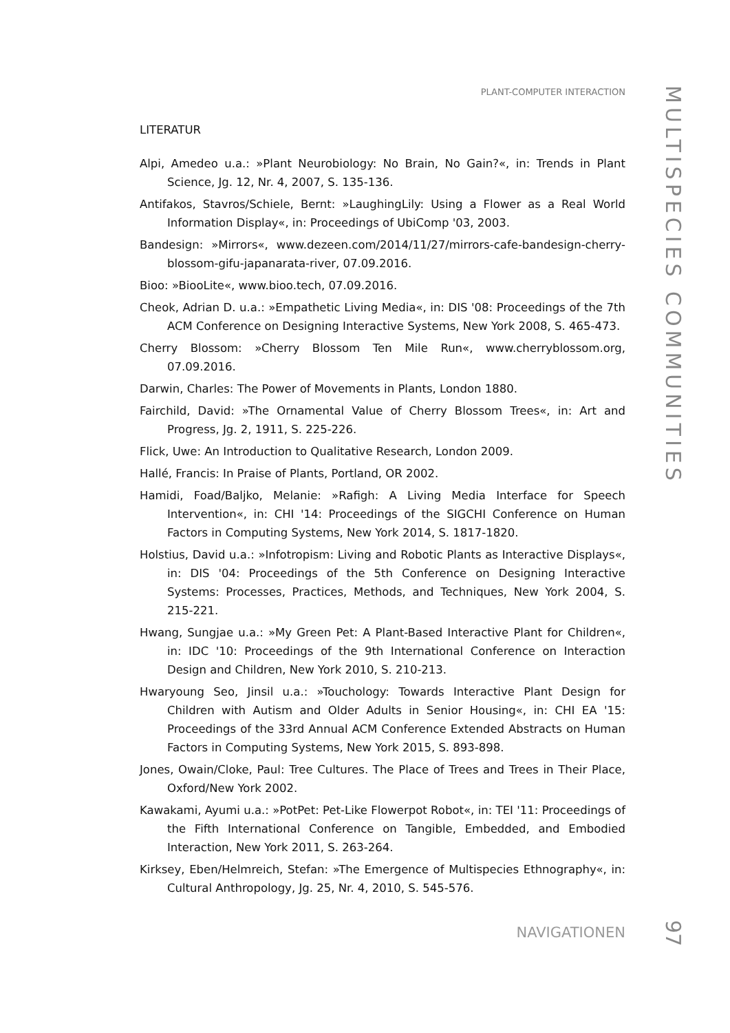PLANT-COMPUTER INTERACTION
LITERATUR
Alpi, Amedeo u.a.: »Plant Neurobiology: No Brain, No Gain?«, in: Trends in Plant Science, Jg. 12, Nr. 4, 2007, S. 135-136.
Antifakos, Stavros/Schiele, Bernt: »LaughingLily: Using a Flower as a Real World Information Display«, in: Proceedings of UbiComp '03, 2003.
Bandesign: »Mirrors«, www.dezeen.com/2014/11/27/mirrors-cafe-bandesign-cherry-blossom-gifu-japanarata-river, 07.09.2016.
Bioo: »BiooLite«, www.bioo.tech, 07.09.2016.
Cheok, Adrian D. u.a.: »Empathetic Living Media«, in: DIS '08: Proceedings of the 7th ACM Conference on Designing Interactive Systems, New York 2008, S. 465-473.
Cherry Blossom: »Cherry Blossom Ten Mile Run«, www.cherryblossom.org, 07.09.2016.
Darwin, Charles: The Power of Movements in Plants, London 1880.
Fairchild, David: »The Ornamental Value of Cherry Blossom Trees«, in: Art and Progress, Jg. 2, 1911, S. 225-226.
Flick, Uwe: An Introduction to Qualitative Research, London 2009.
Hallé, Francis: In Praise of Plants, Portland, OR 2002.
Hamidi, Foad/Baljko, Melanie: »Rafigh: A Living Media Interface for Speech Intervention«, in: CHI '14: Proceedings of the SIGCHI Conference on Human Factors in Computing Systems, New York 2014, S. 1817-1820.
Holstius, David u.a.: »Infotropism: Living and Robotic Plants as Interactive Displays«, in: DIS '04: Proceedings of the 5th Conference on Designing Interactive Systems: Processes, Practices, Methods, and Techniques, New York 2004, S. 215-221.
Hwang, Sungjae u.a.: »My Green Pet: A Plant-Based Interactive Plant for Children«, in: IDC '10: Proceedings of the 9th International Conference on Interaction Design and Children, New York 2010, S. 210-213.
Hwaryoung Seo, Jinsil u.a.: »Touchology: Towards Interactive Plant Design for Children with Autism and Older Adults in Senior Housing«, in: CHI EA '15: Proceedings of the 33rd Annual ACM Conference Extended Abstracts on Human Factors in Computing Systems, New York 2015, S. 893-898.
Jones, Owain/Cloke, Paul: Tree Cultures. The Place of Trees and Trees in Their Place, Oxford/New York 2002.
Kawakami, Ayumi u.a.: »PotPet: Pet-Like Flowerpot Robot«, in: TEI '11: Proceedings of the Fifth International Conference on Tangible, Embedded, and Embodied Interaction, New York 2011, S. 263-264.
Kirksey, Eben/Helmreich, Stefan: »The Emergence of Multispecies Ethnography«, in: Cultural Anthropology, Jg. 25, Nr. 4, 2010, S. 545-576.
MULTISPECIES COMMUNITIES
NAVIGATIONEN
97